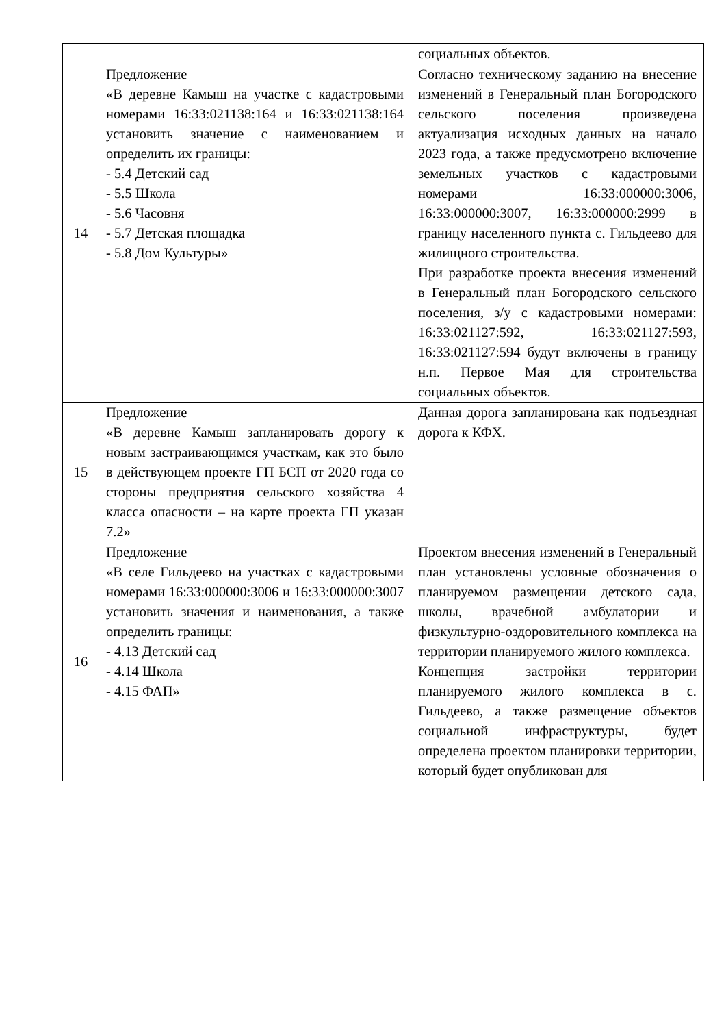| | | социальных объектов. |
| 14 | Предложение «В деревне Камыш на участке с кадастровыми номерами 16:33:021138:164 и 16:33:021138:164 установить значение с наименованием и определить их границы: - 5.4 Детский сад - 5.5 Школа - 5.6 Часовня - 5.7 Детская площадка - 5.8 Дом Культуры» | Согласно техническому заданию на внесение изменений в Генеральный план Богородского сельского поселения произведена актуализация исходных данных на начало 2023 года, а также предусмотрено включение земельных участков с кадастровыми номерами 16:33:000000:3006, 16:33:000000:3007, 16:33:000000:2999 в границу населенного пункта с. Гильдеево для жилищного строительства. При разработке проекта внесения изменений в Генеральный план Богородского сельского поселения, з/у с кадастровыми номерами: 16:33:021127:592, 16:33:021127:593, 16:33:021127:594 будут включены в границу н.п. Первое Мая для строительства социальных объектов. |
| 15 | Предложение «В деревне Камыш запланировать дорогу к новым застраивающимся участкам, как это было в действующем проекте ГП БСП от 2020 года со стороны предприятия сельского хозяйства 4 класса опасности – на карте проекта ГП указан 7.2» | Данная дорога запланирована как подъездная дорога к КФХ. |
| 16 | Предложение «В селе Гильдеево на участках с кадастровыми номерами 16:33:000000:3006 и 16:33:000000:3007 установить значения и наименования, а также определить границы: - 4.13 Детский сад - 4.14 Школа - 4.15 ФАП» | Проектом внесения изменений в Генеральный план установлены условные обозначения о планируемом размещении детского сада, школы, врачебной амбулатории и физкультурно-оздоровительного комплекса на территории планируемого жилого комплекса. Концепция застройки территории планируемого жилого комплекса в с. Гильдеево, а также размещение объектов социальной инфраструктуры, будет определена проектом планировки территории, который будет опубликован для |